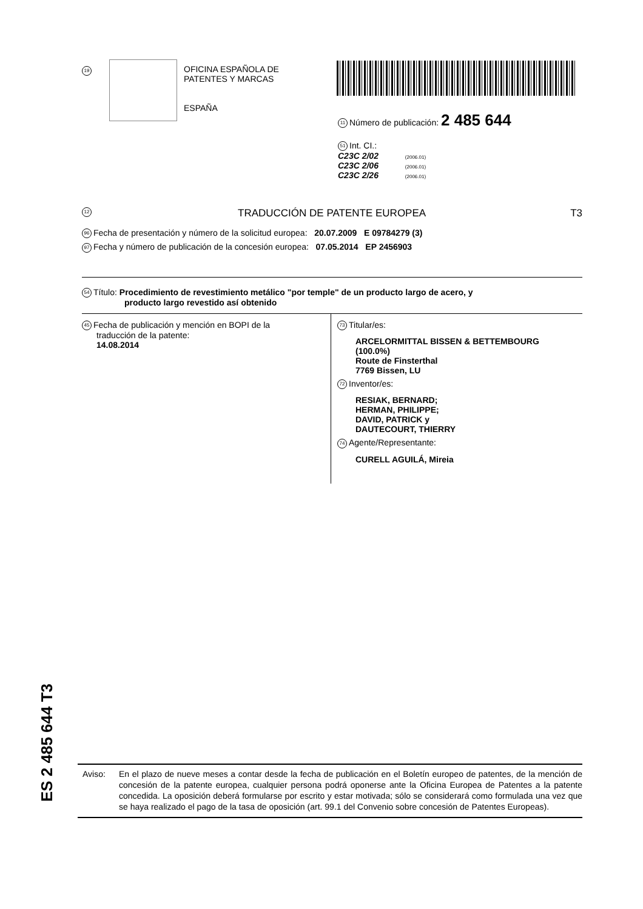19
OFICINA ESPAÑOLA DE
PATENTES Y MARCAS
ESPAÑA
11 Número de publicación: 2 485 644
51 Int. CI.:
C23C 2/02 (2006.01)
C23C 2/06 (2006.01)
C23C 2/26 (2006.01)
12 TRADUCCIÓN DE PATENTE EUROPEA T3
96 Fecha de presentación y número de la solicitud europea: 20.07.2009 E 09784279 (3)
97 Fecha y número de publicación de la concesión europea: 07.05.2014 EP 2456903
54 Título: Procedimiento de revestimiento metálico "por temple" de un producto largo de acero, y
producto largo revestido así obtenido
45 Fecha de publicación y mención en BOPI de la
traducción de la patente:
14.08.2014
73 Titular/es:
ARCELORMITTAL BISSEN & BETTEMBOURG
(100.0%)
Route de Finsterthal
7769 Bissen, LU
72 Inventor/es:
RESIAK, BERNARD;
HERMAN, PHILIPPE;
DAVID, PATRICK y
DAUTECOURT, THIERRY
74 Agente/Representante:
CURELL AGUILÁ, Mireia
ES 2 485 644 T3
Aviso: En el plazo de nueve meses a contar desde la fecha de publicación en el Boletín europeo de patentes, de la mención de concesión de la patente europea, cualquier persona podrá oponerse ante la Oficina Europea de Patentes a la patente concedida. La oposición deberá formularse por escrito y estar motivada; sólo se considerará como formulada una vez que se haya realizado el pago de la tasa de oposición (art. 99.1 del Convenio sobre concesión de Patentes Europeas).